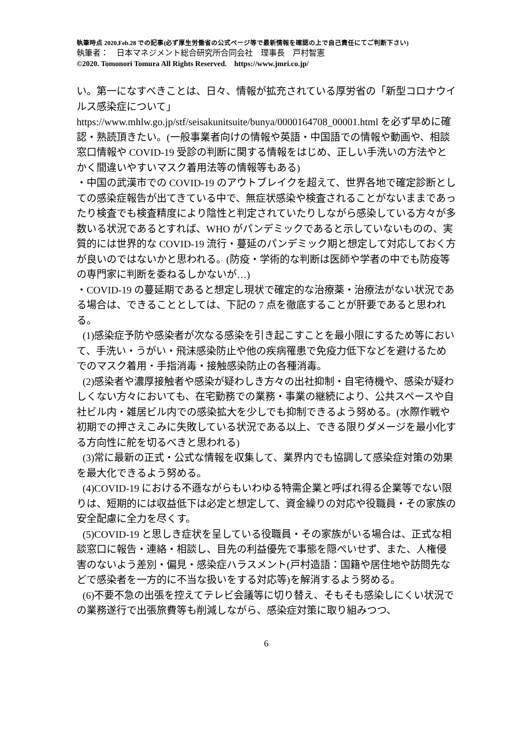執筆時点 2020.Feb.28 での記事(必ず厚生労働省の公式ページ等で最新情報を確認の上で自己責任にてご判断下さい)
執筆者：　日本マネジメント総合研究所合同会社　理事長　戸村智憲
©2020. Tomonori Tomura All Rights Reserved.　https://www.jmri.co.jp/
い。第一になすべきことは、日々、情報が拡充されている厚労省の「新型コロナウイルス感染症について」 https://www.mhlw.go.jp/stf/seisakunitsuite/bunya/0000164708_00001.html を必ず早めに確認・熟読頂きたい。(一般事業者向けの情報や英語・中国語での情報や動画や、相談窓口情報や COVID-19 受診の判断に関する情報をはじめ、正しい手洗いの方法やとかく間違いやすいマスク着用法等の情報等もある)
・中国の武漢市での COVID-19 のアウトブレイクを超えて、世界各地で確定診断としての感染症報告が出てきている中で、無症状感染や検査されることがないままであったり検査でも検査精度により陰性と判定されていたりしながら感染している方々が多数いる状況であるとすれば、WHO がパンデミックであると示していないものの、実質的には世界的な COVID-19 流行・蔓延のパンデミック期と想定して対応しておく方が良いのではないかと思われる。(防疫・学術的な判断は医師や学者の中でも防疫等の専門家に判断を委ねるしかないが…)
・COVID-19 の蔓延期であると想定し現状で確定的な治療薬・治療法がない状況である場合は、できることとしては、下記の 7 点を徹底することが肝要であると思われる。
(1)感染症予防や感染者が次なる感染を引き起こすことを最小限にするため等において、手洗い・うがい・飛沫感染防止や他の疾病罹患で免疫力低下などを避けるためでのマスク着用・手指消毒・接触感染防止の各種消毒。
(2)感染者や濃厚接触者や感染が疑わしき方々の出社抑制・自宅待機や、感染が疑わしくない方々においても、在宅勤務での業務・事業の継続により、公共スペースや自社ビル内・雑居ビル内での感染拡大を少しでも抑制できるよう努める。(水際作戦や初期での押さえこみに失敗している状況である以上、できる限りダメージを最小化する方向性に舵を切るべきと思われる)
(3)常に最新の正式・公式な情報を収集して、業界内でも協調して感染症対策の効果を最大化できるよう努める。
(4)COVID-19 における不遜ながらもいわゆる特需企業と呼ばれ得る企業等でない限りは、短期的には収益低下は必定と想定して、資金繰りの対応や役職員・その家族の安全配慮に全力を尽くす。
(5)COVID-19 と思しき症状を呈している役職員・その家族がいる場合は、正式な相談窓口に報告・連絡・相談し、目先の利益優先で事態を隠ぺいせず、また、人権侵害のないよう差別・偏見・感染症ハラスメント(戸村造語：国籍や居住地や訪問先などで感染者を一方的に不当な扱いをする対応等)を解消するよう努める。
(6)不要不急の出張を控えてテレビ会議等に切り替え、そもそも感染しにくい状況での業務遂行で出張旅費等も削減しながら、感染症対策に取り組みつつ、
6